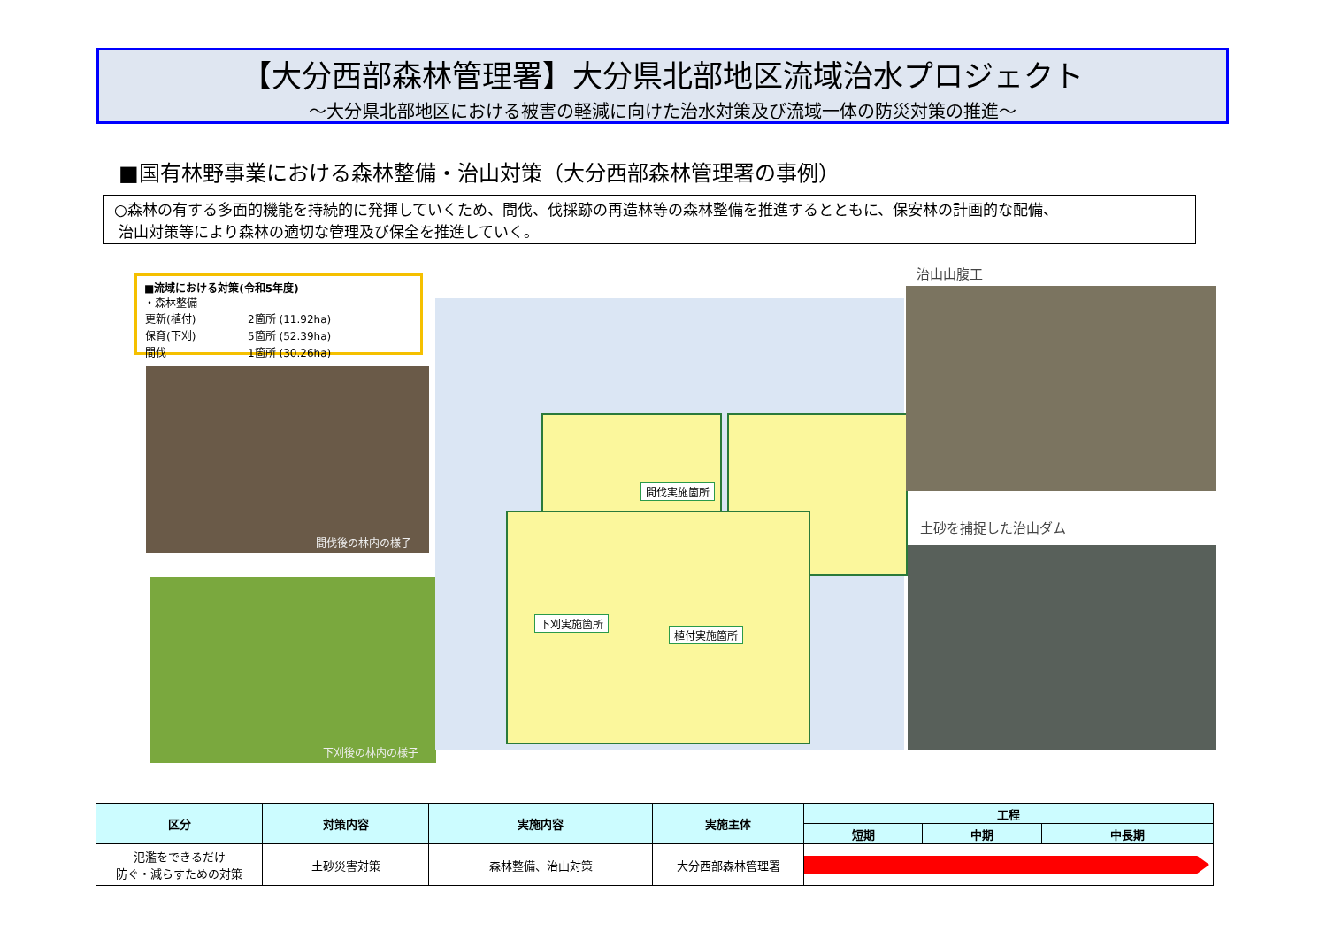【大分西部森林管理署】大分県北部地区流域治水プロジェクト
～大分県北部地区における被害の軽減に向けた治水対策及び流域一体の防災対策の推進～
■国有林野事業における森林整備・治山対策（大分西部森林管理署の事例）
○森林の有する多面的機能を持続的に発揮していくため、間伐、伐採跡の再造林等の森林整備を推進するとともに、保安林の計画的な配備、
治山対策等により森林の適切な管理及び保全を推進していく。
■流域における対策(令和5年度)
・森林整備
| 更新(植付) | 2箇所 (11.92ha) |
| 保育(下刈) | 5箇所 (52.39ha) |
| 間伐 | 1箇所 (30.26ha) |
間伐後の林内の様子
下刈後の林内の様子
間伐実施箇所
下刈実施箇所
植付実施箇所
治山山腹工
土砂を捕捉した治山ダム
| 区分 | 対策内容 | 実施内容 | 実施主体 | 工程 | | |
| --- | --- | --- | --- | --- | --- | --- |
| | | | | 短期 | 中期 | 中長期 |
| 氾濫をできるだけ 防ぐ・減らすための対策 | 土砂災害対策 | 森林整備、治山対策 | 大分西部森林管理署 | | | |